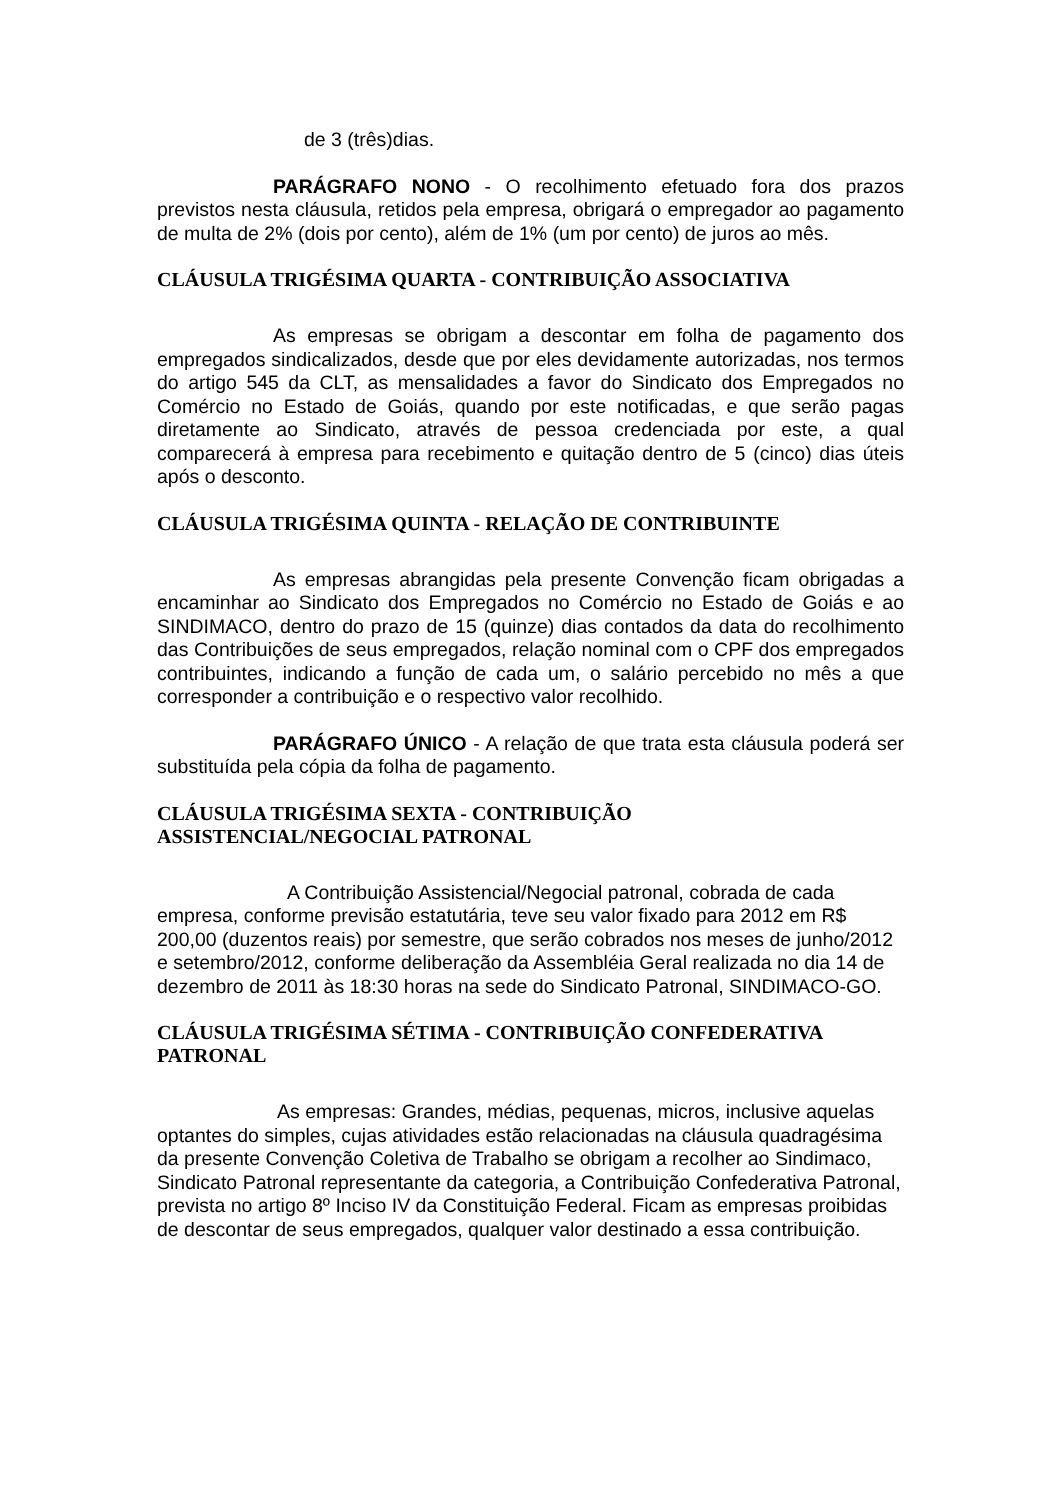de 3 (três)dias.
PARÁGRAFO NONO - O recolhimento efetuado fora dos prazos previstos nesta cláusula, retidos pela empresa, obrigará o empregador ao pagamento de multa de 2% (dois por cento), além de 1% (um por cento) de juros ao mês.
CLÁUSULA TRIGÉSIMA QUARTA - CONTRIBUIÇÃO ASSOCIATIVA
As empresas se obrigam a descontar em folha de pagamento dos empregados sindicalizados, desde que por eles devidamente autorizadas, nos termos do artigo 545 da CLT, as mensalidades a favor do Sindicato dos Empregados no Comércio no Estado de Goiás, quando por este notificadas, e que serão pagas diretamente ao Sindicato, através de pessoa credenciada por este, a qual comparecerá à empresa para recebimento e quitação dentro de 5 (cinco) dias úteis após o desconto.
CLÁUSULA TRIGÉSIMA QUINTA - RELAÇÃO DE CONTRIBUINTE
As empresas abrangidas pela presente Convenção ficam obrigadas a encaminhar ao Sindicato dos Empregados no Comércio no Estado de Goiás e ao SINDIMACO, dentro do prazo de 15 (quinze) dias contados da data do recolhimento das Contribuições de seus empregados, relação nominal com o CPF dos empregados contribuintes, indicando a função de cada um, o salário percebido no mês a que corresponder a contribuição e o respectivo valor recolhido.
PARÁGRAFO ÚNICO - A relação de que trata esta cláusula poderá ser substituída pela cópia da folha de pagamento.
CLÁUSULA TRIGÉSIMA SEXTA - CONTRIBUIÇÃO
ASSISTENCIAL/NEGOCIAL PATRONAL
A Contribuição Assistencial/Negocial patronal, cobrada de cada empresa, conforme previsão estatutária, teve seu valor fixado para 2012 em R$ 200,00 (duzentos reais) por semestre, que serão cobrados nos meses de junho/2012 e setembro/2012, conforme deliberação da Assembléia Geral realizada no dia 14 de dezembro de 2011 às 18:30 horas na sede do Sindicato Patronal, SINDIMACO-GO.
CLÁUSULA TRIGÉSIMA SÉTIMA - CONTRIBUIÇÃO CONFEDERATIVA PATRONAL
As empresas: Grandes, médias, pequenas, micros, inclusive aquelas optantes do simples, cujas atividades estão relacionadas na cláusula quadragésima da presente Convenção Coletiva de Trabalho se obrigam a recolher ao Sindimaco, Sindicato Patronal representante da categoria, a Contribuição Confederativa Patronal, prevista no artigo 8º Inciso IV da Constituição Federal. Ficam as empresas proibidas de descontar de seus empregados, qualquer valor destinado a essa contribuição.